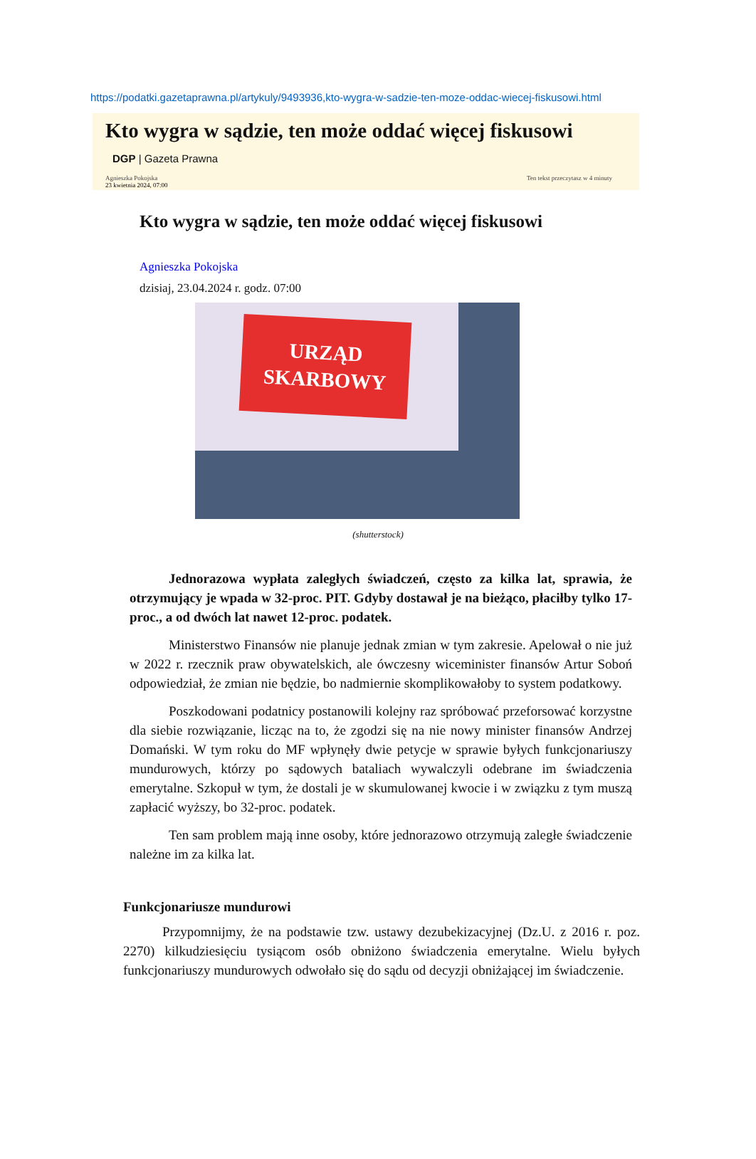https://podatki.gazetaprawna.pl/artykuly/9493936,kto-wygra-w-sadzie-ten-moze-oddac-wiecej-fiskusowi.html
Kto wygra w sądzie, ten może oddać więcej fiskusowi
DGP | Gazeta Prawna
Agnieszka Pokojska
23 kwietnia 2024, 07:00
Ten tekst przeczytasz w 4 minuty
Kto wygra w sądzie, ten może oddać więcej fiskusowi
Agnieszka Pokojska
dzisiaj, 23.04.2024 r. godz. 07:00
URZĄD
SKARBOWY
(shutterstock)
Jednorazowa wypłata zaległych świadczeń, często za kilka lat, sprawia, że otrzymujący je wpada w 32-proc. PIT. Gdyby dostawał je na bieżąco, płaciłby tylko 17-proc., a od dwóch lat nawet 12-proc. podatek.
Ministerstwo Finansów nie planuje jednak zmian w tym zakresie. Apelował o nie już w 2022 r. rzecznik praw obywatelskich, ale ówczesny wiceminister finansów Artur Soboń odpowiedział, że zmian nie będzie, bo nadmiernie skomplikowałoby to system podatkowy.
Poszkodowani podatnicy postanowili kolejny raz spróbować przeforsować korzystne dla siebie rozwiązanie, licząc na to, że zgodzi się na nie nowy minister finansów Andrzej Domański. W tym roku do MF wpłynęły dwie petycje w sprawie byłych funkcjonariuszy mundurowych, którzy po sądowych bataliach wywalczyli odebrane im świadczenia emerytalne. Szkopuł w tym, że dostali je w skumulowanej kwocie i w związku z tym muszą zapłacić wyższy, bo 32-proc. podatek.
Ten sam problem mają inne osoby, które jednorazowo otrzymują zaległe świadczenie należne im za kilka lat.
Funkcjonariusze mundurowi
Przypomnijmy, że na podstawie tzw. ustawy dezubekizacyjnej (Dz.U. z 2016 r. poz. 2270) kilkudziesięciu tysiącom osób obniżono świadczenia emerytalne. Wielu byłych funkcjonariuszy mundurowych odwołało się do sądu od decyzji obniżającej im świadczenie.